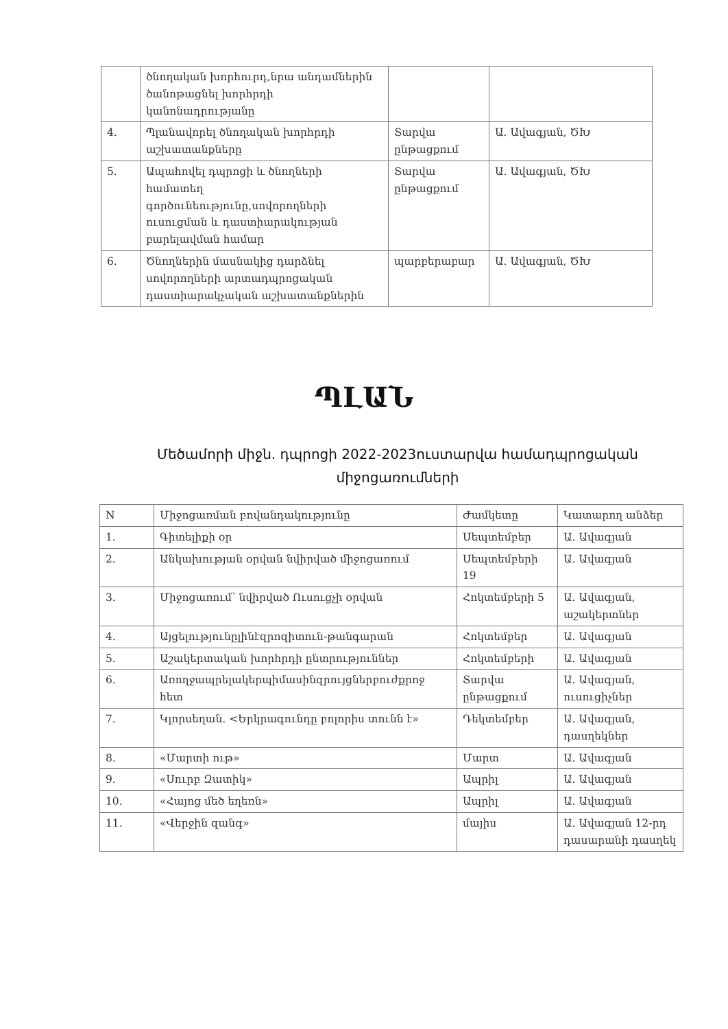| | ծնողական խորհուրդ,նրա անդամներին ծանոթացնել խորհրդի կանոնադրությանը | | |
| 4. | Պլանավորել ծնողական խորհրդի աշխատանքները | Տարվա ընթացքում | Ա. Ավագյան, ԾԽ |
| 5. | Ապահովել դպրոցի և ծնողների համատեղ գործունեությունը,սովորողների ուսուցման և դաստիարակության բարելավման համար | Տարվա ընթացքում | Ա. Ավագյան, ԾԽ |
| 6. | Ծնողներին մասնակից դարձնել սովորողների արտադպրոցական դաստիարակչական աշխատանքներին | պարբերաբար | Ա. Ավագյան, ԾԽ |
ՊԼԱՆ
Մեծամորի միջն. դպրոցի 2022-2023ուստարվա համադպրոցական միջոցառումների
| N | Միջոցառման բովանդակությունը | Ժամկետը | Կատարող անձեր |
| --- | --- | --- | --- |
| 1. | Գիտելիքի օր | Սեպտեմբեր | Ա. Ավագյան |
| 2. | Անկախության օրվան նվիրված միջոցառում | Սեպտեմբերի 19 | Ա. Ավագյան |
| 3. | Միջոցառում՝ նվիրված Ուսուցչի օրվան | Հոկտեմբերի 5 | Ա. Ավագյան, աշակերտներ |
| 4. | Այցելությունըլինէզրոզիտուն-թանգարան | Հոկտեմբեր | Ա. Ավագյան |
| 5. | Աշակերտական խորհրդի ընտրություններ | Հոկտեմբերի | Ա. Ավագյան |
| 6. | Առողջապրելակերպիմասինզրույցներբուժքրոջ հետ | Տարվա ընթացքում | Ա. Ավագյան, ուսուցիչներ |
| 7. | Կլորսեղան. <Երկրագունդը բոլորիս տունն է» | Դեկտեմբեր | Ա. Ավագյան, դասղեկներ |
| 8. | «Մարտի ութ» | Մարտ | Ա. Ավագյան |
| 9. | «Սուրբ Զատիկ» | Ապրիլ | Ա. Ավագյան |
| 10. | «Հայոց մեծ եղեռն» | Ապրիլ | Ա. Ավագյան |
| 11. | «Վերջին զանգ» | մայիս | Ա. Ավագյան 12-րդ դասարանի դասղեկ |